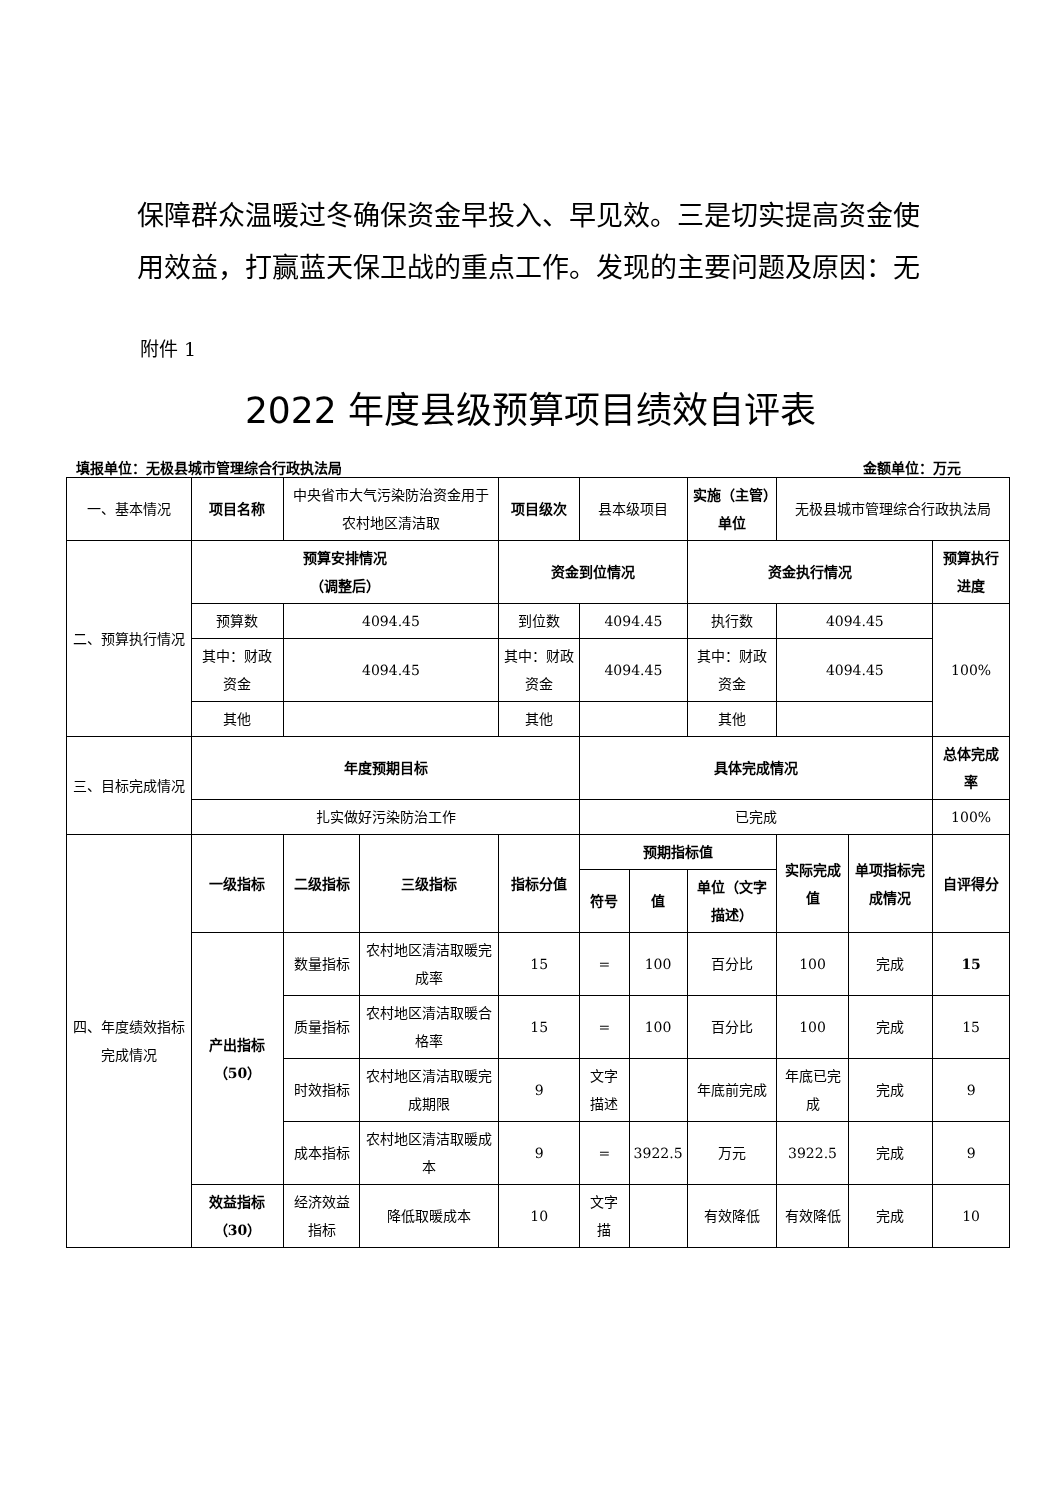保障群众温暖过冬确保资金早投入、早见效。三是切实提高资金使用效益，打赢蓝天保卫战的重点工作。发现的主要问题及原因：无
附件 1
2022 年度县级预算项目绩效自评表
填报单位：无极县城市管理综合行政执法局 金额单位：万元
| 一、基本情况 | 项目名称 | 中央省市大气污染防治资金用于农村地区清洁取 | | 项目级次 | 县本级项目 | | 实施（主管）单位 | 无极县城市管理综合行政执法局 | | |
| 二、预算执行情况 | 预算安排情况 （调整后） | | | 资金到位情况 | | | 资金执行情况 | | | 预算执行进度 |
| | 预算数 | 4094.45 | | 到位数 | 4094.45 | | 执行数 | 4094.45 | | 100% |
| | 其中：财政资金 | 4094.45 | | 其中：财政资金 | 4094.45 | | 其中：财政资金 | 4094.45 | | |
| | 其他 | | | 其他 | | | 其他 | | | |
| 三、目标完成情况 | 年度预期目标 | | | | 具体完成情况 | | | | | 总体完成率 |
| | 扎实做好污染防治工作 | | | | 已完成 | | | | | 100% |
| 四、年度绩效指标完成情况 | 一级指标 | 二级指标 | 三级指标 | 指标分值 | 预期指标值 | | | 实际完成值 | 单项指标完成情况 | 自评得分 |
| | | | | | 符号 | 值 | 单位（文字描述） | | | |
| | 产出指标（50） | 数量指标 | 农村地区清洁取暖完成率 | 15 | = | 100 | 百分比 | 100 | 完成 | 15 |
| | | 质量指标 | 农村地区清洁取暖合格率 | 15 | = | 100 | 百分比 | 100 | 完成 | 15 |
| | | 时效指标 | 农村地区清洁取暖完成期限 | 9 | 文字描述 | | 年底前完成 | 年底已完成 | 完成 | 9 |
| | | 成本指标 | 农村地区清洁取暖成本 | 9 | = | 3922.5 | 万元 | 3922.5 | 完成 | 9 |
| | 效益指标（30） | 经济效益指标 | 降低取暖成本 | 10 | 文字描 | | 有效降低 | 有效降低 | 完成 | 10 |